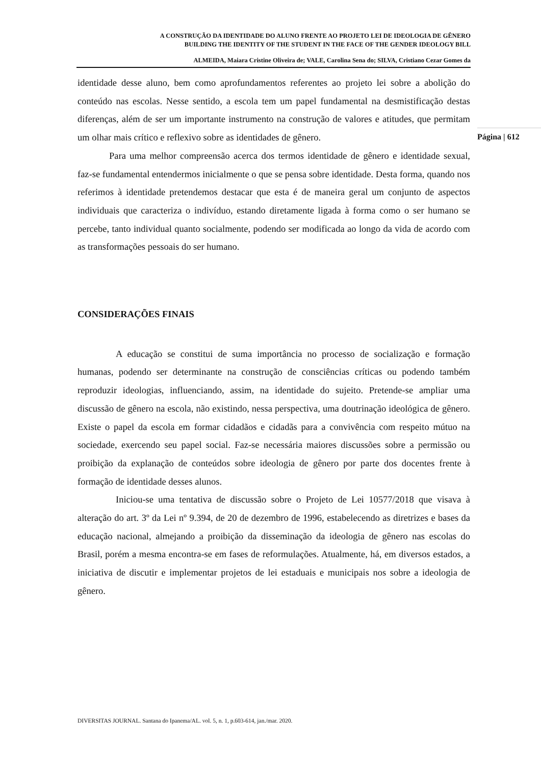A CONSTRUÇÃO DA IDENTIDADE DO ALUNO FRENTE AO PROJETO LEI DE IDEOLOGIA DE GÊNERO
BUILDING THE IDENTITY OF THE STUDENT IN THE FACE OF THE GENDER IDEOLOGY BILL
ALMEIDA, Maiara Cristine Oliveira de; VALE, Carolina Sena do; SILVA, Cristiano Cezar Gomes da
Página | 612
identidade desse aluno, bem como aprofundamentos referentes ao projeto lei sobre a abolição do conteúdo nas escolas. Nesse sentido, a escola tem um papel fundamental na desmistificação destas diferenças, além de ser um importante instrumento na construção de valores e atitudes, que permitam um olhar mais crítico e reflexivo sobre as identidades de gênero.
Para uma melhor compreensão acerca dos termos identidade de gênero e identidade sexual, faz-se fundamental entendermos inicialmente o que se pensa sobre identidade. Desta forma, quando nos referimos à identidade pretendemos destacar que esta é de maneira geral um conjunto de aspectos individuais que caracteriza o indivíduo, estando diretamente ligada à forma como o ser humano se percebe, tanto individual quanto socialmente, podendo ser modificada ao longo da vida de acordo com as transformações pessoais do ser humano.
CONSIDERAÇÕES FINAIS
A educação se constitui de suma importância no processo de socialização e formação humanas, podendo ser determinante na construção de consciências críticas ou podendo também reproduzir ideologias, influenciando, assim, na identidade do sujeito. Pretende-se ampliar uma discussão de gênero na escola, não existindo, nessa perspectiva, uma doutrinação ideológica de gênero. Existe o papel da escola em formar cidadãos e cidadãs para a convivência com respeito mútuo na sociedade, exercendo seu papel social. Faz-se necessária maiores discussões sobre a permissão ou proibição da explanação de conteúdos sobre ideologia de gênero por parte dos docentes frente à formação de identidade desses alunos.
Iniciou-se uma tentativa de discussão sobre o Projeto de Lei 10577/2018 que visava à alteração do art. 3º da Lei nº 9.394, de 20 de dezembro de 1996, estabelecendo as diretrizes e bases da educação nacional, almejando a proibição da disseminação da ideologia de gênero nas escolas do Brasil, porém a mesma encontra-se em fases de reformulações. Atualmente, há, em diversos estados, a iniciativa de discutir e implementar projetos de lei estaduais e municipais nos sobre a ideologia de gênero.
DIVERSITAS JOURNAL. Santana do Ipanema/AL. vol. 5, n. 1, p.603-614, jan./mar. 2020.